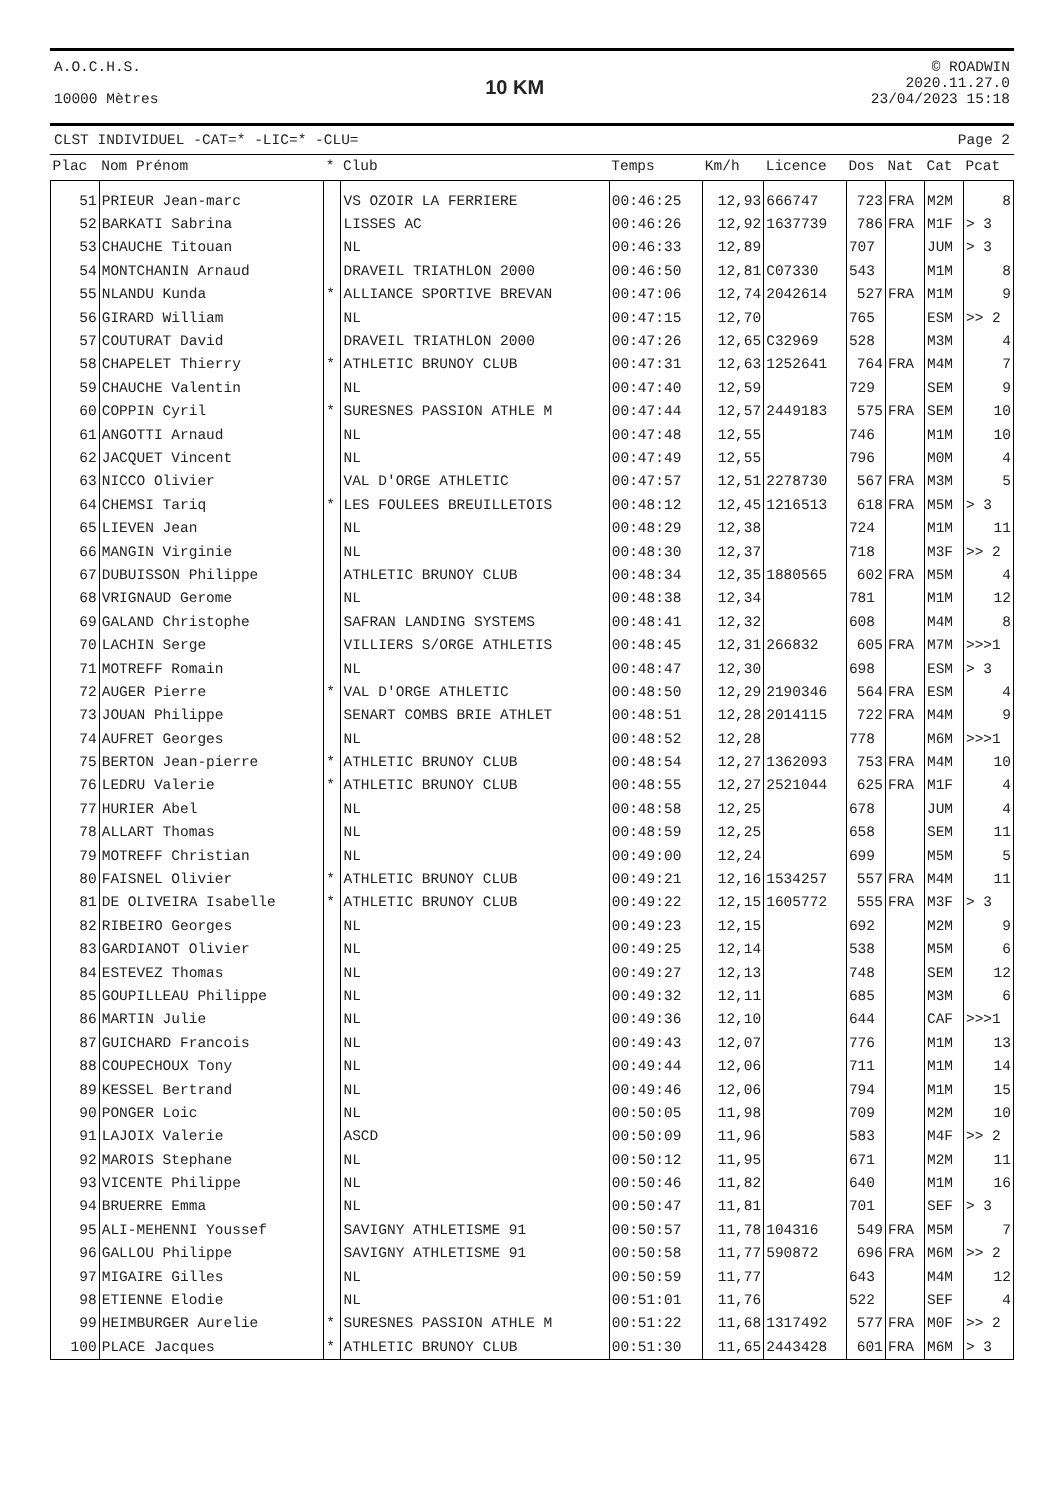A.O.C.H.S.
10000 Mètres
10 KM
© ROADWIN
2020.11.27.0
23/04/2023 15:18
CLST INDIVIDUEL -CAT=* -LIC=* -CLU= Page 2
| Plac | Nom Prénom | * | Club | Temps | Km/h | Licence | Dos | Nat | Cat | Pcat |
| --- | --- | --- | --- | --- | --- | --- | --- | --- | --- | --- |
| 51 | PRIEUR Jean-marc | | VS OZOIR LA FERRIERE | 00:46:25 | 12,93 | 666747 | 723 | FRA | M2M | 8 |
| 52 | BARKATI Sabrina | | LISSES AC | 00:46:26 | 12,92 | 1637739 | 786 | FRA | M1F | > 3 |
| 53 | CHAUCHE Titouan | | NL | 00:46:33 | 12,89 | | 707 | | JUM | > 3 |
| 54 | MONTCHANIN Arnaud | | DRAVEIL TRIATHLON 2000 | 00:46:50 | 12,81 | C07330 | 543 | | M1M | 8 |
| 55 | NLANDU Kunda | * | ALLIANCE SPORTIVE BREVAN | 00:47:06 | 12,74 | 2042614 | 527 | FRA | M1M | 9 |
| 56 | GIRARD William | | NL | 00:47:15 | 12,70 | | 765 | | ESM | >> 2 |
| 57 | COUTURAT David | | DRAVEIL TRIATHLON 2000 | 00:47:26 | 12,65 | C32969 | 528 | | M3M | 4 |
| 58 | CHAPELET Thierry | * | ATHLETIC BRUNOY CLUB | 00:47:31 | 12,63 | 1252641 | 764 | FRA | M4M | 7 |
| 59 | CHAUCHE Valentin | | NL | 00:47:40 | 12,59 | | 729 | | SEM | 9 |
| 60 | COPPIN Cyril | * | SURESNES PASSION ATHLE M | 00:47:44 | 12,57 | 2449183 | 575 | FRA | SEM | 10 |
| 61 | ANGOTTI Arnaud | | NL | 00:47:48 | 12,55 | | 746 | | M1M | 10 |
| 62 | JACQUET Vincent | | NL | 00:47:49 | 12,55 | | 796 | | M0M | 4 |
| 63 | NICCO Olivier | | VAL D'ORGE ATHLETIC | 00:47:57 | 12,51 | 2278730 | 567 | FRA | M3M | 5 |
| 64 | CHEMSI Tariq | * | LES FOULEES BREUILLETOIS | 00:48:12 | 12,45 | 1216513 | 618 | FRA | M5M | > 3 |
| 65 | LIEVEN Jean | | NL | 00:48:29 | 12,38 | | 724 | | M1M | 11 |
| 66 | MANGIN Virginie | | NL | 00:48:30 | 12,37 | | 718 | | M3F | >> 2 |
| 67 | DUBUISSON Philippe | | ATHLETIC BRUNOY CLUB | 00:48:34 | 12,35 | 1880565 | 602 | FRA | M5M | 4 |
| 68 | VRIGNAUD Gerome | | NL | 00:48:38 | 12,34 | | 781 | | M1M | 12 |
| 69 | GALAND Christophe | | SAFRAN LANDING SYSTEMS | 00:48:41 | 12,32 | | 608 | | M4M | 8 |
| 70 | LACHIN Serge | | VILLIERS S/ORGE ATHLETIS | 00:48:45 | 12,31 | 266832 | 605 | FRA | M7M | >>>1 |
| 71 | MOTREFF Romain | | NL | 00:48:47 | 12,30 | | 698 | | ESM | > 3 |
| 72 | AUGER Pierre | * | VAL D'ORGE ATHLETIC | 00:48:50 | 12,29 | 2190346 | 564 | FRA | ESM | 4 |
| 73 | JOUAN Philippe | | SENART COMBS BRIE ATHLET | 00:48:51 | 12,28 | 2014115 | 722 | FRA | M4M | 9 |
| 74 | AUFRET Georges | | NL | 00:48:52 | 12,28 | | 778 | | M6M | >>>1 |
| 75 | BERTON Jean-pierre | * | ATHLETIC BRUNOY CLUB | 00:48:54 | 12,27 | 1362093 | 753 | FRA | M4M | 10 |
| 76 | LEDRU Valerie | * | ATHLETIC BRUNOY CLUB | 00:48:55 | 12,27 | 2521044 | 625 | FRA | M1F | 4 |
| 77 | HURIER Abel | | NL | 00:48:58 | 12,25 | | 678 | | JUM | 4 |
| 78 | ALLART Thomas | | NL | 00:48:59 | 12,25 | | 658 | | SEM | 11 |
| 79 | MOTREFF Christian | | NL | 00:49:00 | 12,24 | | 699 | | M5M | 5 |
| 80 | FAISNEL Olivier | * | ATHLETIC BRUNOY CLUB | 00:49:21 | 12,16 | 1534257 | 557 | FRA | M4M | 11 |
| 81 | DE OLIVEIRA Isabelle | * | ATHLETIC BRUNOY CLUB | 00:49:22 | 12,15 | 1605772 | 555 | FRA | M3F | > 3 |
| 82 | RIBEIRO Georges | | NL | 00:49:23 | 12,15 | | 692 | | M2M | 9 |
| 83 | GARDIANOT Olivier | | NL | 00:49:25 | 12,14 | | 538 | | M5M | 6 |
| 84 | ESTEVEZ Thomas | | NL | 00:49:27 | 12,13 | | 748 | | SEM | 12 |
| 85 | GOUPILLEAU Philippe | | NL | 00:49:32 | 12,11 | | 685 | | M3M | 6 |
| 86 | MARTIN Julie | | NL | 00:49:36 | 12,10 | | 644 | | CAF | >>>1 |
| 87 | GUICHARD Francois | | NL | 00:49:43 | 12,07 | | 776 | | M1M | 13 |
| 88 | COUPECHOUX Tony | | NL | 00:49:44 | 12,06 | | 711 | | M1M | 14 |
| 89 | KESSEL Bertrand | | NL | 00:49:46 | 12,06 | | 794 | | M1M | 15 |
| 90 | PONGER Loic | | NL | 00:50:05 | 11,98 | | 709 | | M2M | 10 |
| 91 | LAJOIX Valerie | | ASCD | 00:50:09 | 11,96 | | 583 | | M4F | >> 2 |
| 92 | MAROIS Stephane | | NL | 00:50:12 | 11,95 | | 671 | | M2M | 11 |
| 93 | VICENTE Philippe | | NL | 00:50:46 | 11,82 | | 640 | | M1M | 16 |
| 94 | BRUERRE Emma | | NL | 00:50:47 | 11,81 | | 701 | | SEF | > 3 |
| 95 | ALI-MEHENNI Youssef | | SAVIGNY ATHLETISME 91 | 00:50:57 | 11,78 | 104316 | 549 | FRA | M5M | 7 |
| 96 | GALLOU Philippe | | SAVIGNY ATHLETISME 91 | 00:50:58 | 11,77 | 590872 | 696 | FRA | M6M | >> 2 |
| 97 | MIGAIRE Gilles | | NL | 00:50:59 | 11,77 | | 643 | | M4M | 12 |
| 98 | ETIENNE Elodie | | NL | 00:51:01 | 11,76 | | 522 | | SEF | 4 |
| 99 | HEIMBURGER Aurelie | * | SURESNES PASSION ATHLE M | 00:51:22 | 11,68 | 1317492 | 577 | FRA | M0F | >> 2 |
| 100 | PLACE Jacques | * | ATHLETIC BRUNOY CLUB | 00:51:30 | 11,65 | 2443428 | 601 | FRA | M6M | > 3 |